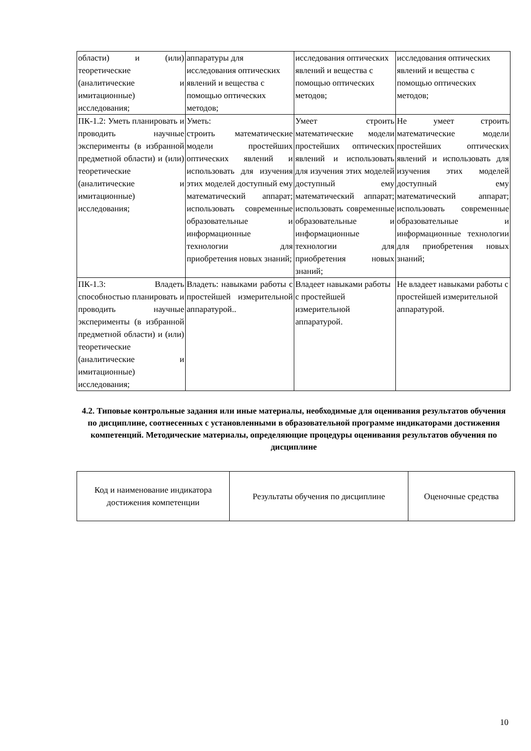| области) и (или) теоретические (аналитические и имитационные) исследования; | аппаратуры для исследования оптических явлений и вещества с помощью оптических методов; | исследования оптических явлений и вещества с помощью оптических методов; | исследования оптических явлений и вещества с помощью оптических методов; |
| ПК-1.2: Уметь планировать и проводить научные эксперименты (в избранной предметной области) и (или) теоретические (аналитические и имитационные) исследования; | Уметь: строить математические модели простейших оптических явлений и использовать для изучения этих моделей доступный ему математический аппарат; использовать современные образовательные и информационные технологии для приобретения новых знаний; | Умеет строить математические модели простейших оптических явлений и использовать для изучения этих моделей доступный ему математический аппарат; использовать современные образовательные и информационные технологии для приобретения новых знаний; | Не умеет строить математические модели простейших оптических явлений и использовать для изучения этих моделей доступный ему математический аппарат; использовать современные образовательные и информационные технологии для приобретения новых знаний; |
| ПК-1.3: Владеть способностью планировать и проводить научные эксперименты (в избранной предметной области) и (или) теоретические (аналитические и имитационные) исследования; | Владеть: навыками работы с простейшей измерительной аппаратурой.. | Владеет навыками работы с простейшей измерительной аппаратурой. | Не владеет навыками работы с простейшей измерительной аппаратурой. |
4.2. Типовые контрольные задания или иные материалы, необходимые для оценивания результатов обучения по дисциплине, соотнесенных с установленными в образовательной программе индикаторами достижения компетенций. Методические материалы, определяющие процедуры оценивания результатов обучения по дисциплине
| Код и наименование индикатора достижения компетенции | Результаты обучения по дисциплине | Оценочные средства |
10